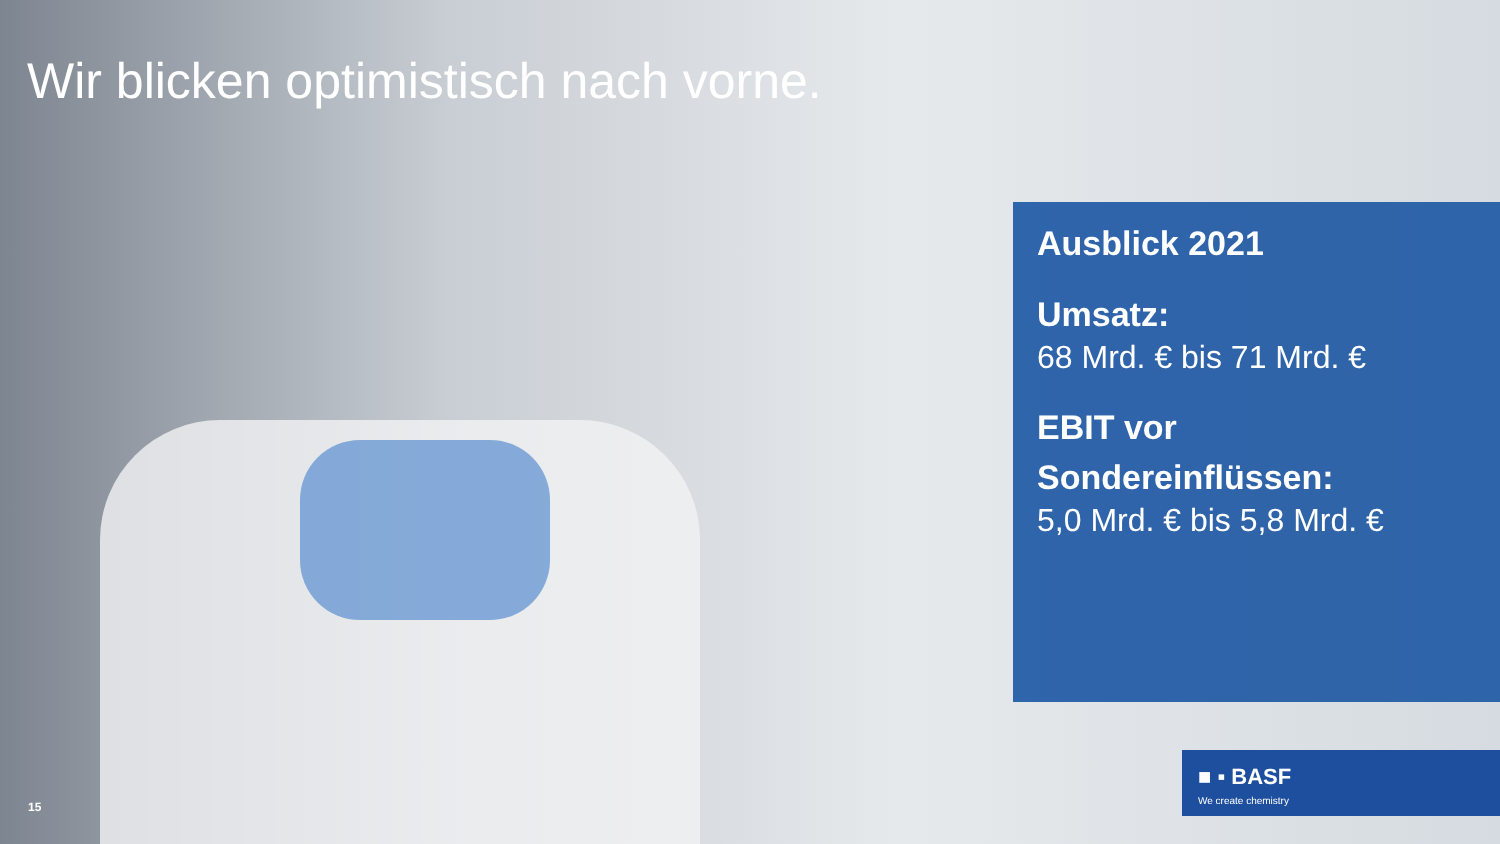Wir blicken optimistisch nach vorne.
Ausblick 2021
Umsatz:
68 Mrd. € bis 71 Mrd. €
EBIT vor Sondereinflüssen:
5,0 Mrd. € bis 5,8 Mrd. €
■ ▪ BASF
We create chemistry
15